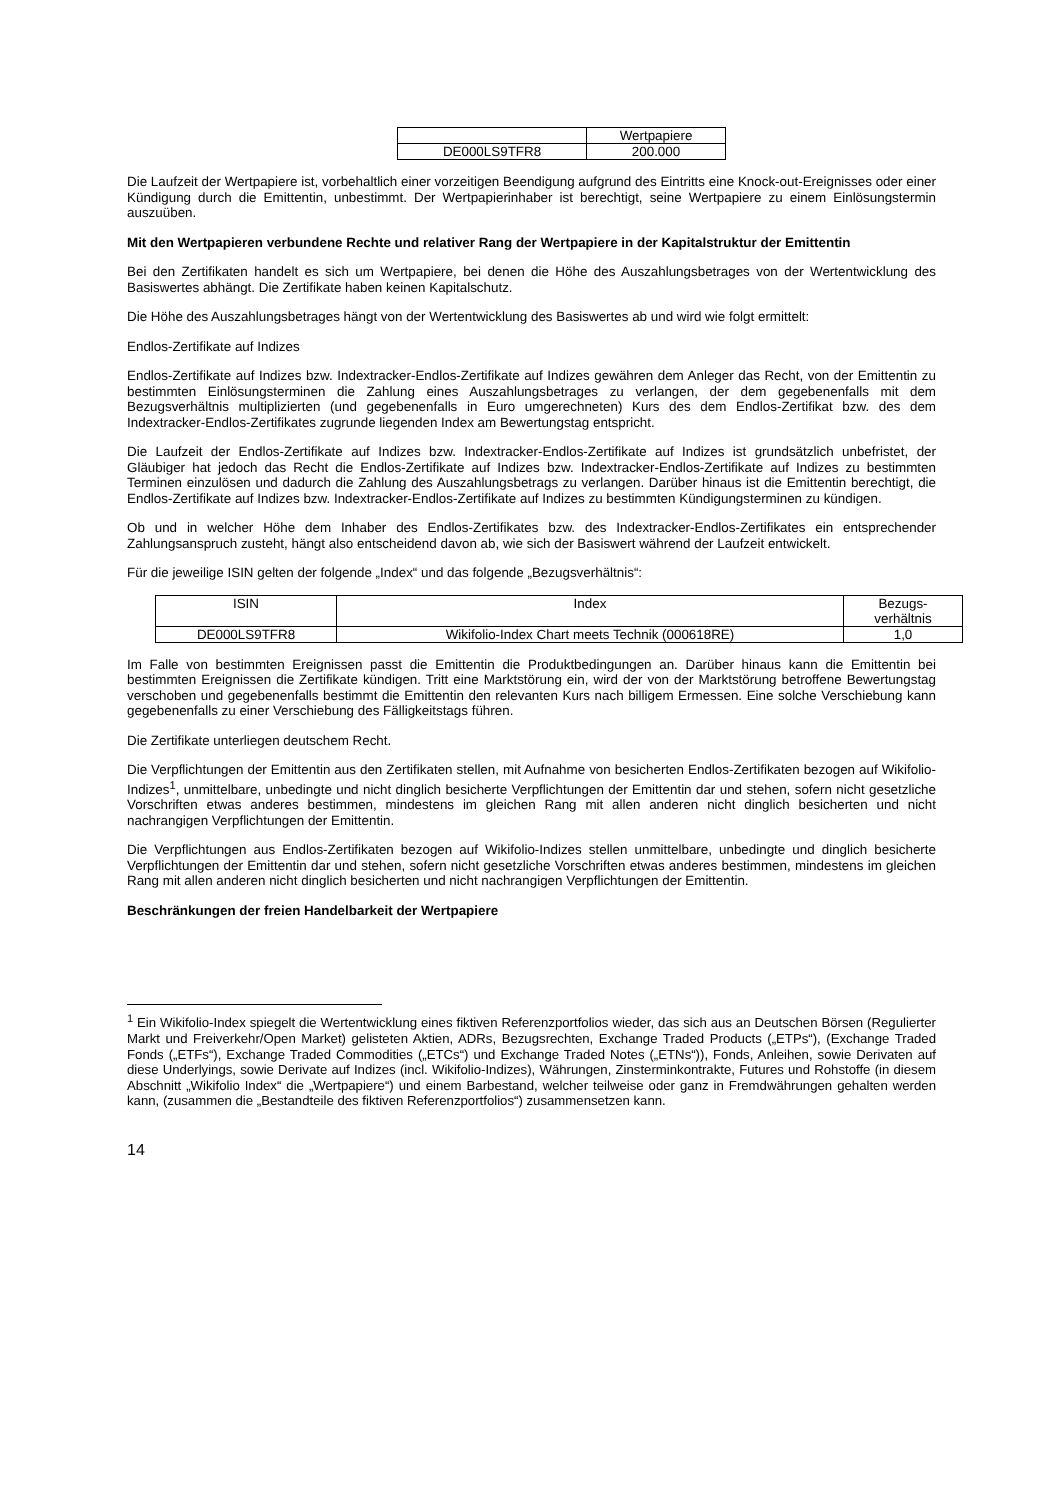| | Wertpapiere |
| DE000LS9TFR8 | 200.000 |
Die Laufzeit der Wertpapiere ist, vorbehaltlich einer vorzeitigen Beendigung aufgrund des Eintritts eine Knock-out-Ereignisses oder einer Kündigung durch die Emittentin, unbestimmt. Der Wertpapierinhaber ist berechtigt, seine Wertpapiere zu einem Einlösungstermin auszuüben.
Mit den Wertpapieren verbundene Rechte und relativer Rang der Wertpapiere in der Kapitalstruktur der Emittentin
Bei den Zertifikaten handelt es sich um Wertpapiere, bei denen die Höhe des Auszahlungsbetrages von der Wertentwicklung des Basiswertes abhängt. Die Zertifikate haben keinen Kapitalschutz.
Die Höhe des Auszahlungsbetrages hängt von der Wertentwicklung des Basiswertes ab und wird wie folgt ermittelt:
Endlos-Zertifikate auf Indizes
Endlos-Zertifikate auf Indizes bzw. Indextracker-Endlos-Zertifikate auf Indizes gewähren dem Anleger das Recht, von der Emittentin zu bestimmten Einlösungsterminen die Zahlung eines Auszahlungsbetrages zu verlangen, der dem gegebenenfalls mit dem Bezugsverhältnis multiplizierten (und gegebenenfalls in Euro umgerechneten) Kurs des dem Endlos-Zertifikat bzw. des dem Indextracker-Endlos-Zertifikates zugrunde liegenden Index am Bewertungstag entspricht.
Die Laufzeit der Endlos-Zertifikate auf Indizes bzw. Indextracker-Endlos-Zertifikate auf Indizes ist grundsätzlich unbefristet, der Gläubiger hat jedoch das Recht die Endlos-Zertifikate auf Indizes bzw. Indextracker-Endlos-Zertifikate auf Indizes zu bestimmten Terminen einzulösen und dadurch die Zahlung des Auszahlungsbetrags zu verlangen. Darüber hinaus ist die Emittentin berechtigt, die Endlos-Zertifikate auf Indizes bzw. Indextracker-Endlos-Zertifikate auf Indizes zu bestimmten Kündigungsterminen zu kündigen.
Ob und in welcher Höhe dem Inhaber des Endlos-Zertifikates bzw. des Indextracker-Endlos-Zertifikates ein entsprechender Zahlungsanspruch zusteht, hängt also entscheidend davon ab, wie sich der Basiswert während der Laufzeit entwickelt.
Für die jeweilige ISIN gelten der folgende „Index“ und das folgende „Bezugsverhältnis“:
| ISIN | Index | Bezugs- verhältnis |
| DE000LS9TFR8 | Wikifolio-Index Chart meets Technik (000618RE) | 1,0 |
Im Falle von bestimmten Ereignissen passt die Emittentin die Produktbedingungen an. Darüber hinaus kann die Emittentin bei bestimmten Ereignissen die Zertifikate kündigen. Tritt eine Marktstörung ein, wird der von der Marktstörung betroffene Bewertungstag verschoben und gegebenenfalls bestimmt die Emittentin den relevanten Kurs nach billigem Ermessen. Eine solche Verschiebung kann gegebenenfalls zu einer Verschiebung des Fälligkeitstags führen.
Die Zertifikate unterliegen deutschem Recht.
Die Verpflichtungen der Emittentin aus den Zertifikaten stellen, mit Aufnahme von besicherten Endlos-Zertifikaten bezogen auf Wikifolio-Indizes<sup>1</sup>, unmittelbare, unbedingte und nicht dinglich besicherte Verpflichtungen der Emittentin dar und stehen, sofern nicht gesetzliche Vorschriften etwas anderes bestimmen, mindestens im gleichen Rang mit allen anderen nicht dinglich besicherten und nicht nachrangigen Verpflichtungen der Emittentin.
Die Verpflichtungen aus Endlos-Zertifikaten bezogen auf Wikifolio-Indizes stellen unmittelbare, unbedingte und dinglich besicherte Verpflichtungen der Emittentin dar und stehen, sofern nicht gesetzliche Vorschriften etwas anderes bestimmen, mindestens im gleichen Rang mit allen anderen nicht dinglich besicherten und nicht nachrangigen Verpflichtungen der Emittentin.
Beschränkungen der freien Handelbarkeit der Wertpapiere
<sup>1</sup> Ein Wikifolio-Index spiegelt die Wertentwicklung eines fiktiven Referenzportfolios wieder, das sich aus an Deutschen Börsen (Regulierter Markt und Freiverkehr/Open Market) gelisteten Aktien, ADRs, Bezugsrechten, Exchange Traded Products („ETPs“), (Exchange Traded Fonds („ETFs“), Exchange Traded Commodities („ETCs“) und Exchange Traded Notes („ETNs“)), Fonds, Anleihen, sowie Derivaten auf diese Underlyings, sowie Derivate auf Indizes (incl. Wikifolio-Indizes), Währungen, Zinsterminkontrakte, Futures und Rohstoffe (in diesem Abschnitt „Wikifolio Index“ die „Wertpapiere“) und einem Barbestand, welcher teilweise oder ganz in Fremdwährungen gehalten werden kann, (zusammen die „Bestandteile des fiktiven Referenzportfolios“) zusammensetzen kann.
14